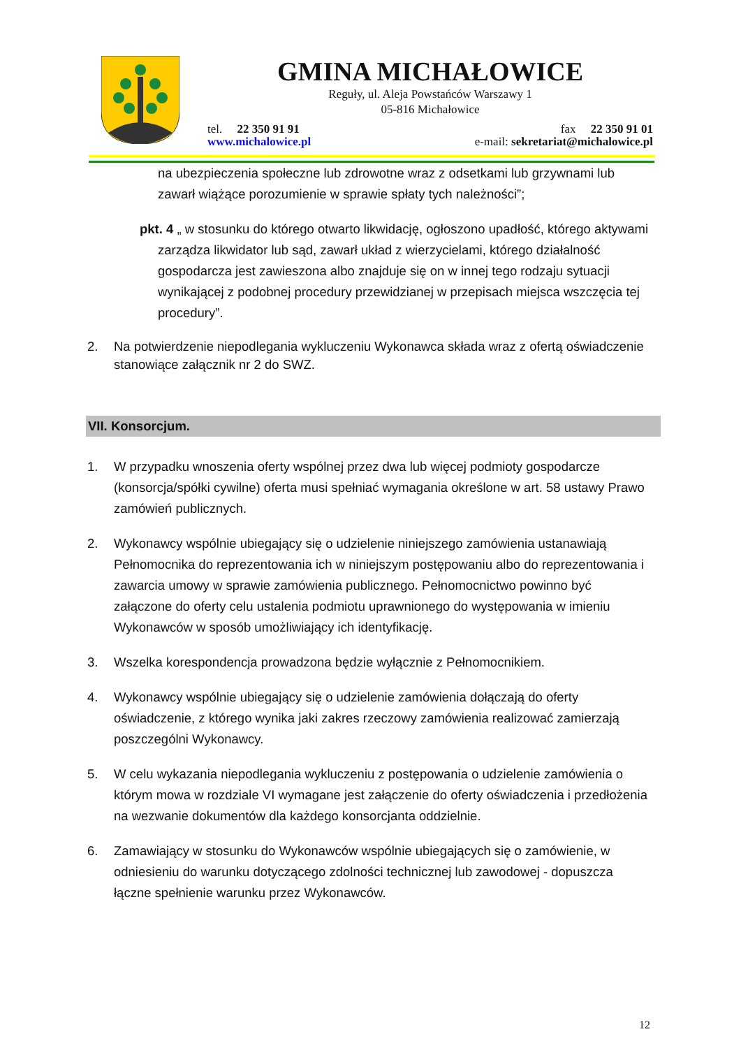GMINA MICHAŁOWICE
Reguły, ul. Aleja Powstańców Warszawy 1
05-816 Michałowice
tel. 22 350 91 91 fax 22 350 91 01
www.michalowice.pl e-mail: sekretariat@michalowice.pl
na ubezpieczenia społeczne lub zdrowotne wraz z odsetkami lub grzywnami lub zawarł wiążące porozumienie w sprawie spłaty tych należności”;
pkt. 4 „ w stosunku do którego otwarto likwidację, ogłoszono upadłość, którego aktywami zarządza likwidator lub sąd, zawarł układ z wierzycielami, którego działalność gospodarcza jest zawieszona albo znajduje się on w innej tego rodzaju sytuacji wynikającej z podobnej procedury przewidzianej w przepisach miejsca wszczęcia tej procedury”.
2. Na potwierdzenie niepodlegania wykluczeniu Wykonawca składa wraz z ofertą oświadczenie stanowiące załącznik nr 2 do SWZ.
VII. Konsorcjum.
1. W przypadku wnoszenia oferty wspólnej przez dwa lub więcej podmioty gospodarcze (konsorcja/spółki cywilne) oferta musi spełniać wymagania określone w art. 58 ustawy Prawo zamówień publicznych.
2. Wykonawcy wspólnie ubiegający się o udzielenie niniejszego zamówienia ustanawiają Pełnomocnika do reprezentowania ich w niniejszym postępowaniu albo do reprezentowania i zawarcia umowy w sprawie zamówienia publicznego. Pełnomocnictwo powinno być załączone do oferty celu ustalenia podmiotu uprawnionego do występowania w imieniu Wykonawców w sposób umożliwiający ich identyfikację.
3. Wszelka korespondencja prowadzona będzie wyłącznie z Pełnomocnikiem.
4. Wykonawcy wspólnie ubiegający się o udzielenie zamówienia dołączają do oferty oświadczenie, z którego wynika jaki zakres rzeczowy zamówienia realizować zamierzają poszczególni Wykonawcy.
5. W celu wykazania niepodlegania wykluczeniu z postępowania o udzielenie zamówienia o którym mowa w rozdziale VI wymagane jest załączenie do oferty oświadczenia i przedłożenia na wezwanie dokumentów dla każdego konsorcjanta oddzielnie.
6. Zamawiający w stosunku do Wykonawców wspólnie ubiegających się o zamówienie, w odniesieniu do warunku dotyczącego zdolności technicznej lub zawodowej - dopuszcza łączne spełnienie warunku przez Wykonawców.
12